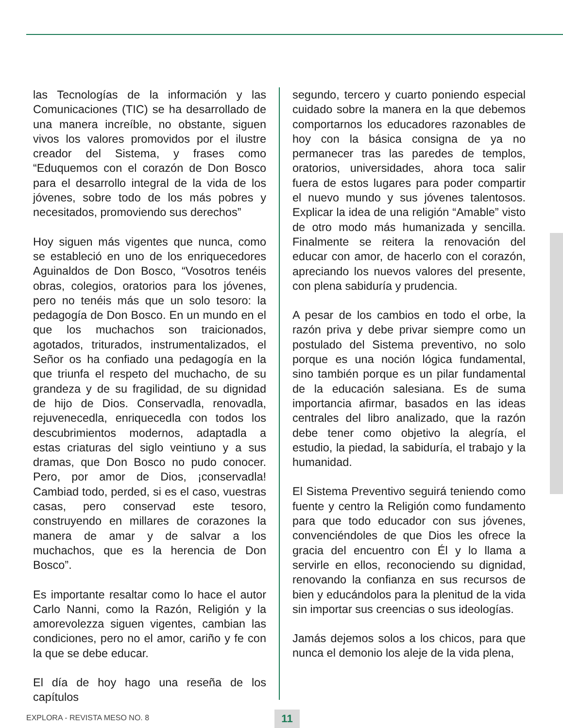las Tecnologías de la información y las Comunicaciones (TIC) se ha desarrollado de una manera increíble, no obstante, siguen vivos los valores promovidos por el ilustre creador del Sistema, y frases como “Eduquemos con el corazón de Don Bosco para el desarrollo integral de la vida de los jóvenes, sobre todo de los más pobres y necesitados, promoviendo sus derechos”
Hoy siguen más vigentes que nunca, como se estableció en uno de los enriquecedores Aguinaldos de Don Bosco, “Vosotros tenéis obras, colegios, oratorios para los jóvenes, pero no tenéis más que un solo tesoro: la pedagogía de Don Bosco. En un mundo en el que los muchachos son traicionados, agotados, triturados, instrumentalizados, el Señor os ha confiado una pedagogía en la que triunfa el respeto del muchacho, de su grandeza y de su fragilidad, de su dignidad de hijo de Dios. Conservadla, renovadla, rejuvenecedla, enriquecedla con todos los descubrimientos modernos, adaptadla a estas criaturas del siglo veintiuno y a sus dramas, que Don Bosco no pudo conocer. Pero, por amor de Dios, ¡conservadla! Cambiad todo, perded, si es el caso, vuestras casas, pero conservad este tesoro, construyendo en millares de corazones la manera de amar y de salvar a los muchachos, que es la herencia de Don Bosco”.
Es importante resaltar como lo hace el autor Carlo Nanni, como la Razón, Religión y la amorevolezza siguen vigentes, cambian las condiciones, pero no el amor, cariño y fe con la que se debe educar.
El día de hoy hago una reseña de los capítulos
segundo, tercero y cuarto poniendo especial cuidado sobre la manera en la que debemos comportarnos los educadores razonables de hoy con la básica consigna de ya no permanecer tras las paredes de templos, oratorios, universidades, ahora toca salir fuera de estos lugares para poder compartir el nuevo mundo y sus jóvenes talentosos. Explicar la idea de una religión “Amable” visto de otro modo más humanizada y sencilla. Finalmente se reitera la renovación del educar con amor, de hacerlo con el corazón, apreciando los nuevos valores del presente, con plena sabiduría y prudencia.
A pesar de los cambios en todo el orbe, la razón priva y debe privar siempre como un postulado del Sistema preventivo, no solo porque es una noción lógica fundamental, sino también porque es un pilar fundamental de la educación salesiana. Es de suma importancia afirmar, basados en las ideas centrales del libro analizado, que la razón debe tener como objetivo la alegría, el estudio, la piedad, la sabiduría, el trabajo y la humanidad.
El Sistema Preventivo seguirá teniendo como fuente y centro la Religión como fundamento para que todo educador con sus jóvenes, convenciéndoles de que Dios les ofrece la gracia del encuentro con Él y lo llama a servirle en ellos, reconociendo su dignidad, renovando la confianza en sus recursos de bien y educándolos para la plenitud de la vida sin importar sus creencias o sus ideologías.
Jamás dejemos solos a los chicos, para que nunca el demonio los aleje de la vida plena,
EXPLORA - REVISTA MESO NO. 8 11